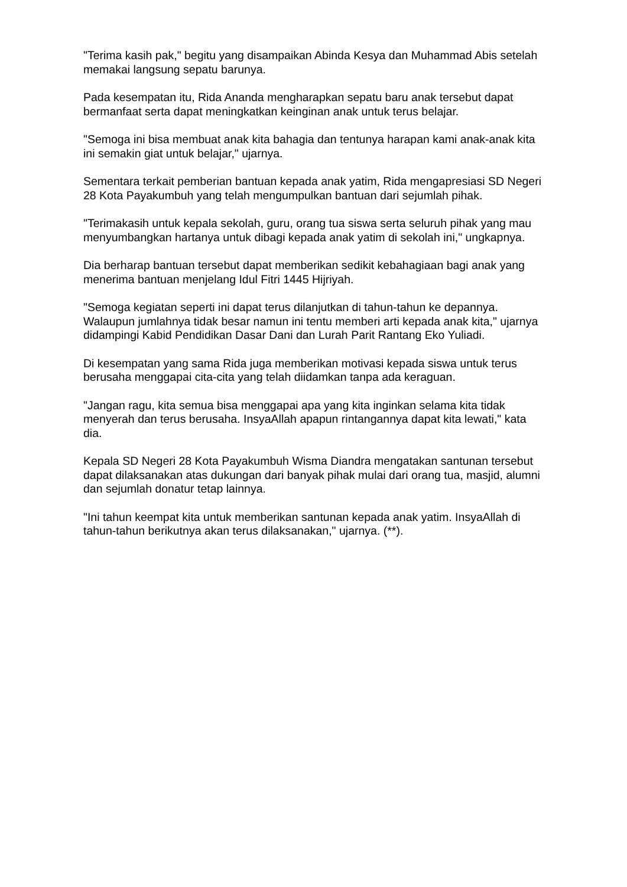"Terima kasih pak," begitu yang disampaikan Abinda Kesya dan Muhammad Abis setelah memakai langsung sepatu barunya.
Pada kesempatan itu, Rida Ananda mengharapkan sepatu baru anak tersebut dapat bermanfaat serta dapat meningkatkan keinginan anak untuk terus belajar.
"Semoga ini bisa membuat anak kita bahagia dan tentunya harapan kami anak-anak kita ini semakin giat untuk belajar," ujarnya.
Sementara terkait pemberian bantuan kepada anak yatim, Rida mengapresiasi SD Negeri 28 Kota Payakumbuh yang telah mengumpulkan bantuan dari sejumlah pihak.
"Terimakasih untuk kepala sekolah, guru, orang tua siswa serta seluruh pihak yang mau menyumbangkan hartanya untuk dibagi kepada anak yatim di sekolah ini," ungkapnya.
Dia berharap bantuan tersebut dapat memberikan sedikit kebahagiaan bagi anak yang menerima bantuan menjelang Idul Fitri 1445 Hijriyah.
"Semoga kegiatan seperti ini dapat terus dilanjutkan di tahun-tahun ke depannya. Walaupun jumlahnya tidak besar namun ini tentu memberi arti kepada anak kita," ujarnya didampingi Kabid Pendidikan Dasar Dani dan Lurah Parit Rantang Eko Yuliadi.
Di kesempatan yang sama Rida juga memberikan motivasi kepada siswa untuk terus berusaha menggapai cita-cita yang telah diidamkan tanpa ada keraguan.
"Jangan ragu, kita semua bisa menggapai apa yang kita inginkan selama kita tidak menyerah dan terus berusaha. InsyaAllah apapun rintangannya dapat kita lewati," kata dia.
Kepala SD Negeri 28 Kota Payakumbuh Wisma Diandra mengatakan santunan tersebut dapat dilaksanakan atas dukungan dari banyak pihak mulai dari orang tua, masjid, alumni dan sejumlah donatur tetap lainnya.
"Ini tahun keempat kita untuk memberikan santunan kepada anak yatim. InsyaAllah di tahun-tahun berikutnya akan terus dilaksanakan," ujarnya. (**).